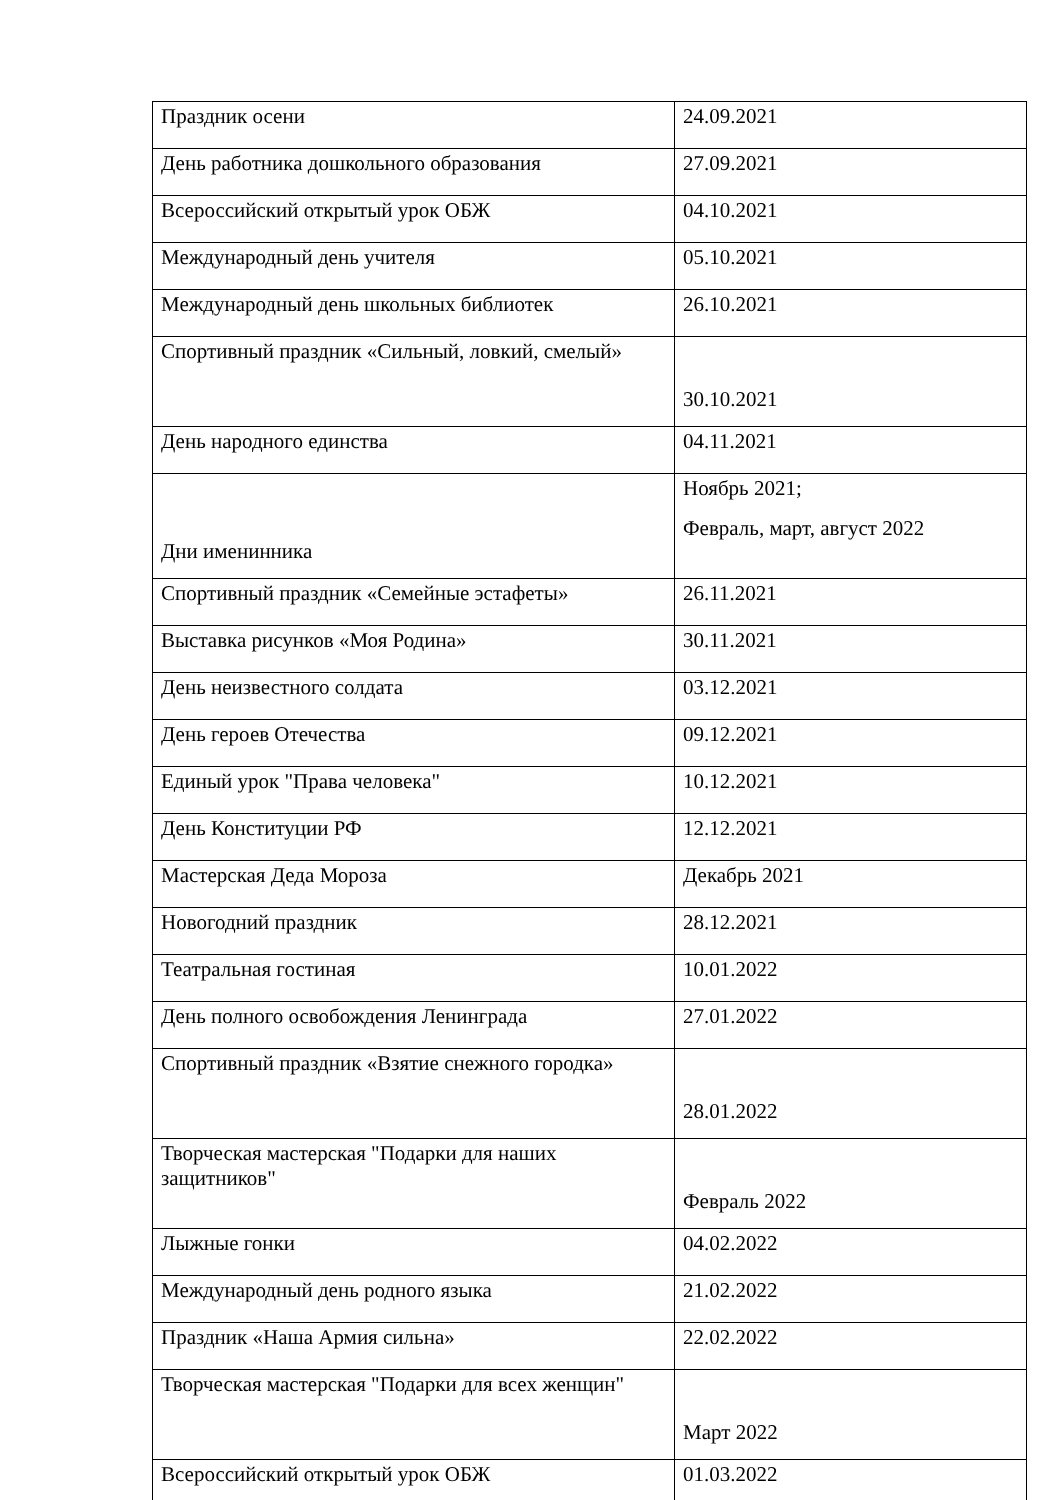| Праздник осени | 24.09.2021 |
| День работника дошкольного образования | 27.09.2021 |
| Всероссийский открытый урок ОБЖ | 04.10.2021 |
| Международный день учителя | 05.10.2021 |
| Международный день школьных библиотек | 26.10.2021 |
| Спортивный праздник «Сильный, ловкий, смелый» | 30.10.2021 |
| День народного единства | 04.11.2021 |
| Дни именинника | Ноябрь 2021; Февраль, март, август 2022 |
| Спортивный праздник «Семейные эстафеты» | 26.11.2021 |
| Выставка рисунков «Моя Родина» | 30.11.2021 |
| День неизвестного солдата | 03.12.2021 |
| День героев Отечества | 09.12.2021 |
| Единый урок "Права человека" | 10.12.2021 |
| День Конституции РФ | 12.12.2021 |
| Мастерская Деда Мороза | Декабрь 2021 |
| Новогодний праздник | 28.12.2021 |
| Театральная гостиная | 10.01.2022 |
| День полного освобождения Ленинграда | 27.01.2022 |
| Спортивный праздник «Взятие снежного городка» | 28.01.2022 |
| Творческая мастерская "Подарки для наших защитников" | Февраль 2022 |
| Лыжные гонки | 04.02.2022 |
| Международный день родного языка | 21.02.2022 |
| Праздник «Наша Армия сильна» | 22.02.2022 |
| Творческая мастерская "Подарки для всех женщин" | Март 2022 |
| Всероссийский открытый урок ОБЖ | 01.03.2022 |